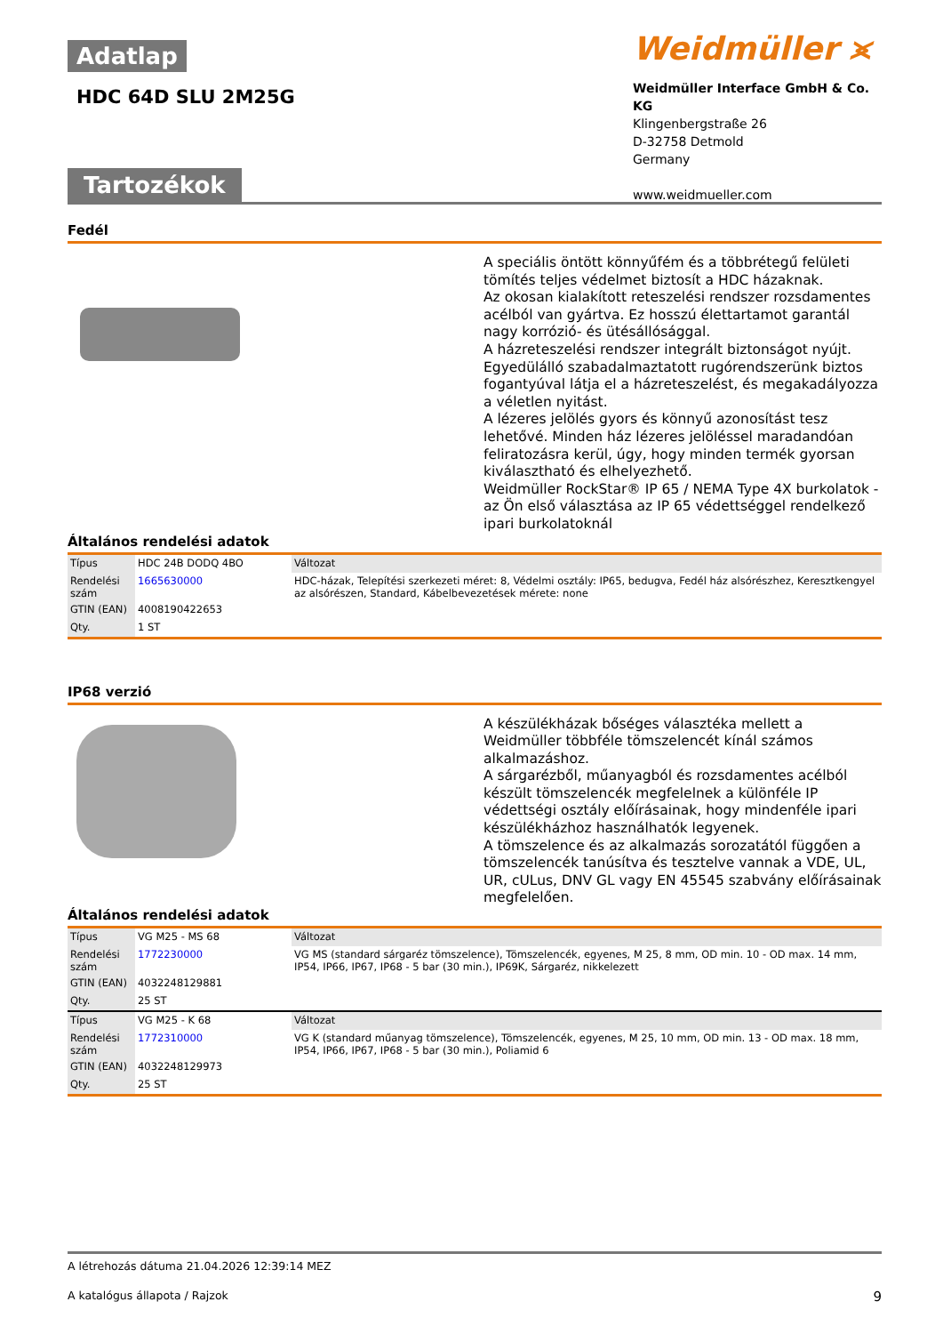Adatlap
HDC 64D SLU 2M25G
Weidmüller ⪤
Weidmüller Interface GmbH & Co. KG
Klingenbergstraße 26
D-32758 Detmold
Germany
www.weidmueller.com
Tartozékok
Fedél
A speciális öntött könnyűfém és a többrétegű felületi tömítés teljes védelmet biztosít a HDC házaknak.
Az okosan kialakított reteszelési rendszer rozsdamentes acélból van gyártva. Ez hosszú élettartamot garantál nagy korrózió- és ütésállósággal.
A házreteszelési rendszer integrált biztonságot nyújt. Egyedülálló szabadalmaztatott rugórendszerünk biztos fogantyúval látja el a házreteszelést, és megakadályozza a véletlen nyitást.
A lézeres jelölés gyors és könnyű azonosítást tesz lehetővé. Minden ház lézeres jelöléssel maradandóan feliratozásra kerül, úgy, hogy minden termék gyorsan kiválasztható és elhelyezhető.
Weidmüller RockStar® IP 65 / NEMA Type 4X burkolatok - az Ön első választása az IP 65 védettséggel rendelkező ipari burkolatoknál
Általános rendelési adatok
| Típus | HDC 24B DODQ 4BO | Változat |
| Rendelési szám | 1665630000 | HDC-házak, Telepítési szerkezeti méret: 8, Védelmi osztály: IP65, bedugva, Fedél ház alsórészhez, Keresztkengyel az alsórészen, Standard, Kábelbevezetések mérete: none |
| GTIN (EAN) | 4008190422653 | |
| Qty. | 1 ST | |
IP68 verzió
A készülékházak bőséges választéka mellett a Weidmüller többféle tömszelencét kínál számos alkalmazáshoz.
A sárgarézből, műanyagból és rozsdamentes acélból készült tömszelencék megfelelnek a különféle IP védettségi osztály előírásainak, hogy mindenféle ipari készülékházhoz használhatók legyenek.
A tömszelence és az alkalmazás sorozatától függően a tömszelencék tanúsítva és tesztelve vannak a VDE, UL, UR, cULus, DNV GL vagy EN 45545 szabvány előírásainak megfelelően.
Általános rendelési adatok
| Típus | VG M25 - MS 68 | Változat |
| Rendelési szám | 1772230000 | VG MS (standard sárgaréz tömszelence), Tömszelencék, egyenes, M 25, 8 mm, OD min. 10 - OD max. 14 mm, IP54, IP66, IP67, IP68 - 5 bar (30 min.), IP69K, Sárgaréz, nikkelezett |
| GTIN (EAN) | 4032248129881 | |
| Qty. | 25 ST | |
| Típus | VG M25 - K 68 | Változat |
| Rendelési szám | 1772310000 | VG K (standard műanyag tömszelence), Tömszelencék, egyenes, M 25, 10 mm, OD min. 13 - OD max. 18 mm, IP54, IP66, IP67, IP68 - 5 bar (30 min.), Poliamid 6 |
| GTIN (EAN) | 4032248129973 | |
| Qty. | 25 ST | |
A létrehozás dátuma 21.04.2026 12:39:14 MEZ
A katalógus állapota / Rajzok 9